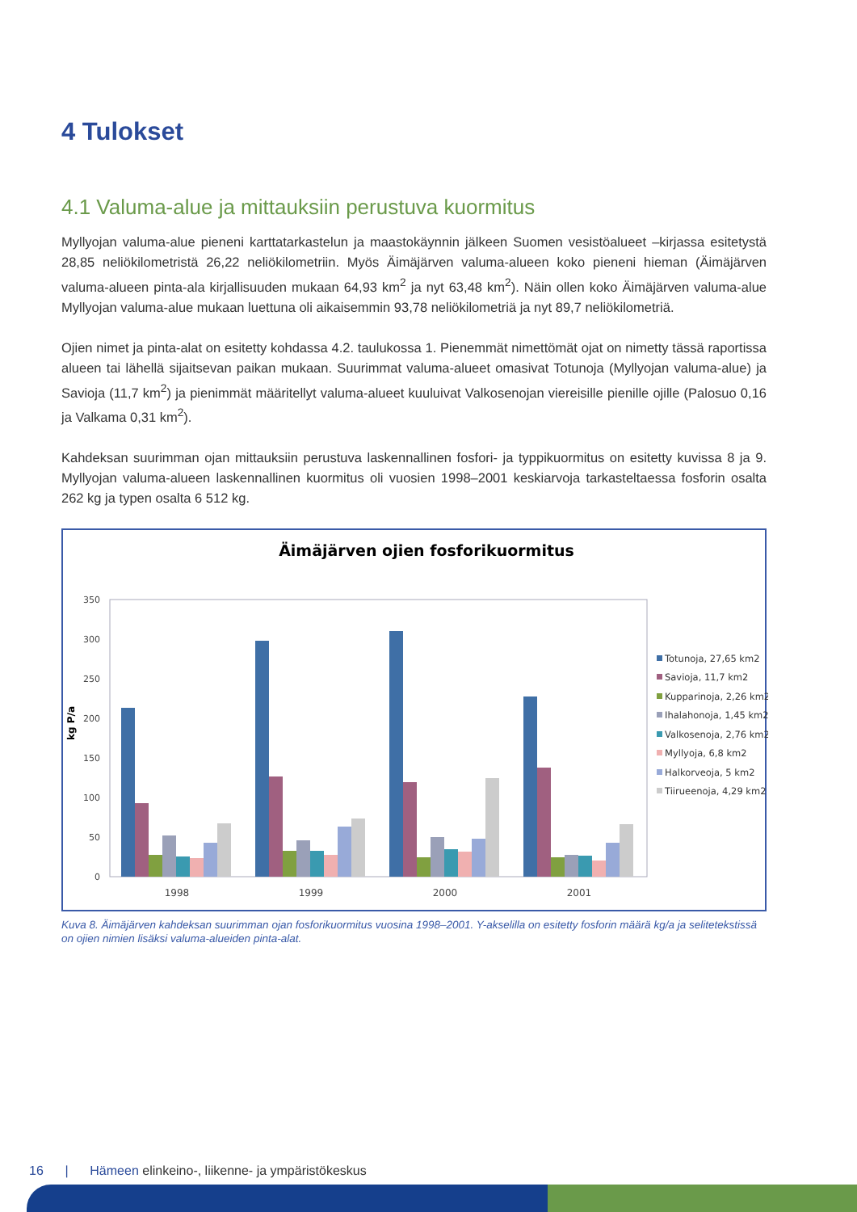4 Tulokset
4.1 Valuma-alue ja mittauksiin perustuva kuormitus
Myllyojan valuma-alue pieneni karttatarkastelun ja maastokäynnin jälkeen Suomen vesistöalueet –kirjassa esitetystä 28,85 neliökilometristä 26,22 neliökilometriin. Myös Äimäjärven valuma-alueen koko pieneni hieman (Äimäjärven valuma-alueen pinta-ala kirjallisuuden mukaan 64,93 km<sup>2</sup> ja nyt 63,48 km<sup>2</sup>). Näin ollen koko Äimäjärven valuma-alue Myllyojan valuma-alue mukaan luettuna oli aikaisemmin 93,78 neliökilometriä ja nyt 89,7 neliökilometriä.
Ojien nimet ja pinta-alat on esitetty kohdassa 4.2. taulukossa 1. Pienemmät nimettömät ojat on nimetty tässä raportissa alueen tai lähellä sijaitsevan paikan mukaan. Suurimmat valuma-alueet omasivat Totunoja (Myllyojan valuma-alue) ja Savioja (11,7 km<sup>2</sup>) ja pienimmät määritellyt valuma-alueet kuuluivat Valkosenojan viereisille pienille ojille (Palosuo 0,16 ja Valkama 0,31 km<sup>2</sup>).
Kahdeksan suurimman ojan mittauksiin perustuva laskennallinen fosfori- ja typpikuormitus on esitetty kuvissa 8 ja 9. Myllyojan valuma-alueen laskennallinen kuormitus oli vuosien 1998–2001 keskiarvoja tarkasteltaessa fosforin osalta 262 kg ja typen osalta 6 512 kg.
Äimäjärven ojien fosforikuormitus
0
50
100
150
200
250
300
350
kg P/a
1998
1999
2000
2001
Totunoja, 27,65 km2
Savioja, 11,7 km2
Kupparinoja, 2,26 km2
Ihalahonoja, 1,45 km2
Valkosenoja, 2,76 km2
Myllyoja, 6,8 km2
Halkorveoja, 5 km2
Tiirueenoja, 4,29 km2
Kuva 8. Äimäjärven kahdeksan suurimman ojan fosforikuormitus vuosina 1998–2001. Y-akselilla on esitetty fosforin määrä kg/a ja selitetekstissä on ojien nimien lisäksi valuma-alueiden pinta-alat.
16 | Hämeen elinkeino-, liikenne- ja ympäristökeskus